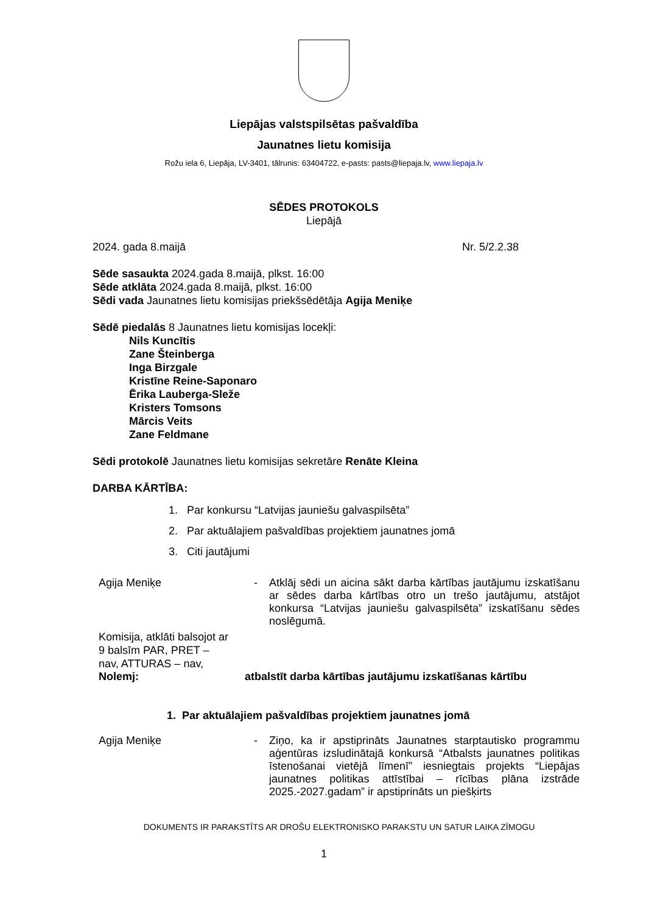Liepājas valstspilsētas pašvaldība
Jaunatnes lietu komisija
Rožu iela 6, Liepāja, LV-3401, tālrunis: 63404722, e-pasts: pasts@liepaja.lv, www.liepaja.lv
SĒDES PROTOKOLS
Liepājā
2024. gada 8.maijā Nr. 5/2.2.38
Sēde sasaukta 2024.gada 8.maijā, plkst. 16:00
Sēde atklāta 2024.gada 8.maijā, plkst. 16:00
Sēdi vada Jaunatnes lietu komisijas priekšsēdētāja Agija Meniķe
Sēdē piedalās 8 Jaunatnes lietu komisijas locekļi:
Nils Kuncītis
Zane Šteinberga
Inga Birzgale
Kristīne Reine-Saponaro
Ērika Lauberga-Sleže
Kristers Tomsons
Mārcis Veits
Zane Feldmane
Sēdi protokolē Jaunatnes lietu komisijas sekretāre Renāte Kleina
DARBA KĀRTĪBA:
1. Par konkursu “Latvijas jauniešu galvaspilsēta”
2. Par aktuālajiem pašvaldības projektiem jaunatnes jomā
3. Citi jautājumi
Agija Meniķe - Atklāj sēdi un aicina sākt darba kārtības jautājumu izskatīšanu ar sēdes darba kārtības otro un trešo jautājumu, atstājot konkursa “Latvijas jauniešu galvaspilsēta” izskatīšanu sēdes noslēgumā.
Komisija, atklāti balsojot ar 9 balsīm PAR, PRET – nav, ATTURAS – nav,
Nolemj: atbalstīt darba kārtības jautājumu izskatīšanas kārtību
1. Par aktuālajiem pašvaldības projektiem jaunatnes jomā
Agija Meniķe - Ziņo, ka ir apstiprināts Jaunatnes starptautisko programmu aģentūras izsludinātajā konkursā “Atbalsts jaunatnes politikas īstenošanai vietējā līmenī” iesniegtais projekts “Liepājas jaunatnes politikas attīstībai – rīcības plāna izstrāde 2025.-2027.gadam” ir apstiprināts un piešķirts
DOKUMENTS IR PARAKSTĪTS AR DROŠU ELEKTRONISKO PARAKSTU UN SATUR LAIKA ZĪMOGU
1